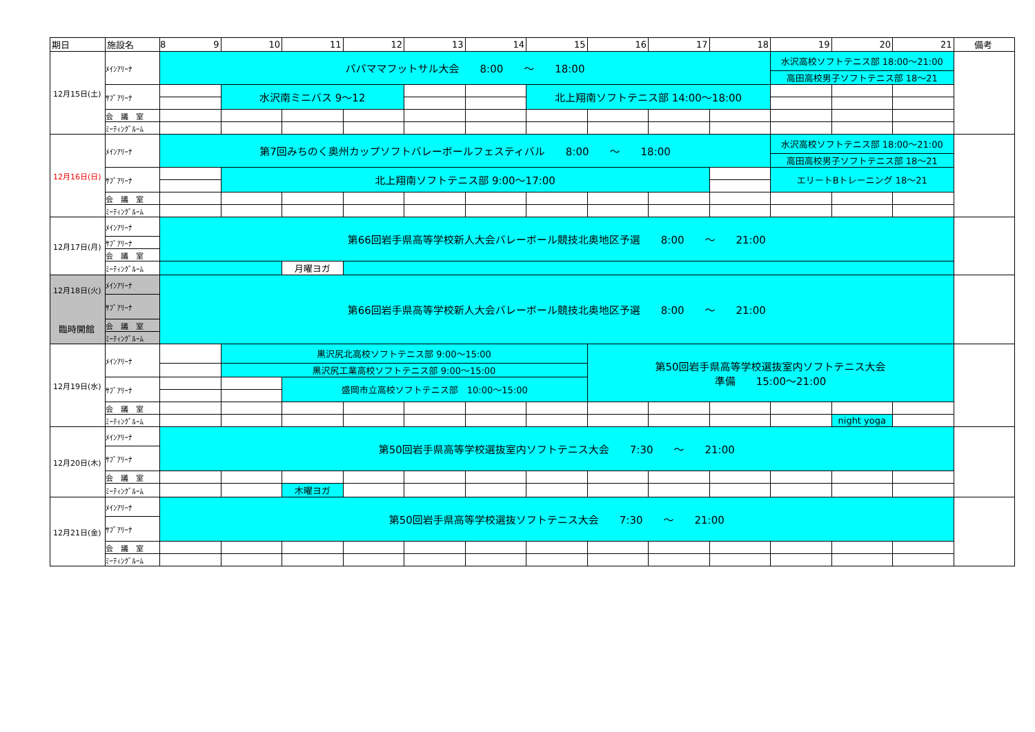| 期日 | 施設名 | 8 9 | 10 | 11 | 12 | 13 | 14 | 15 | 16 | 17 | 18 | 19 | 20 | 21 | 備考 | |
| --- | --- | --- | --- | --- | --- | --- | --- | --- | --- | --- | --- | --- | --- | --- | --- | --- |
| 12月15日(土) | ﾒｲﾝｱﾘｰﾅ | パパママフットサル大会 8:00 ～ 18:00 | | | | | | | | | | 水沢高校ソフトテニス部 18:00～21:00 | | | | |
| | | | | | | | | | | | | 高田高校男子ソフトテニス部 18～21 | | | | |
| | ｻﾌﾞｱﾘｰﾅ | | 水沢南ミニバス 9～12 | | | | | 北上翔南ソフトテニス部 14:00～18:00 | | | | | | | | |
| | 会 議 室 | | | | | | | | | | | | | | | |
| | ﾐｰﾃｨﾝｸﾞﾙｰﾑ | | | | | | | | | | | | | | | |
| 12月16日(日) | ﾒｲﾝｱﾘｰﾅ | 第7回みちのく奥州カップソフトバレーボールフェスティバル 8:00 ～ 18:00 | | | | | | | | | | 水沢高校ソフトテニス部 18:00～21:00 | | | | |
| | | | | | | | | | | | | 高田高校男子ソフトテニス部 18～21 | | | | |
| | ｻﾌﾞｱﾘｰﾅ | | 北上翔南ソフトテニス部 9:00～17:00 | | | | | | | | | エリートBトレーニング 18～21 | | | | |
| | 会 議 室 | | | | | | | | | | | | | | | |
| | ﾐｰﾃｨﾝｸﾞﾙｰﾑ | | | | | | | | | | | | | | | |
| 12月17日(月) | ﾒｲﾝｱﾘｰﾅ | 第66回岩手県高等学校新人大会バレーボール競技北奥地区予選 8:00 ～ 21:00 | | | | | | | | | | | | | | |
| | ｻﾌﾞｱﾘｰﾅ | | | | | | | | | | | | | | | |
| | 会 議 室 | | | | | | | | | | | | | | | |
| | ﾐｰﾃｨﾝｸﾞﾙｰﾑ | | | 月曜ヨガ | | | | | | | | | | | | |
| 12月18日(火) 臨時開館 | ﾒｲﾝｱﾘｰﾅ | 第66回岩手県高等学校新人大会バレーボール競技北奥地区予選 8:00 ～ 21:00 | | | | | | | | | | | | | | |
| | ｻﾌﾞｱﾘｰﾅ | | | | | | | | | | | | | | | |
| | 会 議 室 | | | | | | | | | | | | | | | |
| | ﾐｰﾃｨﾝｸﾞﾙｰﾑ | | | | | | | | | | | | | | | |
| 12月19日(水) | ﾒｲﾝｱﾘｰﾅ | | 黒沢尻北高校ソフトテニス部 9:00～15:00 | | | | | | 第50回岩手県高等学校選抜室内ソフトテニス大会 準備 15:00～21:00 | | | | | | | |
| | | | 黒沢尻工業高校ソフトテニス部 9:00～15:00 | | | | | | | | | | | | | |
| | ｻﾌﾞｱﾘｰﾅ | | | 盛岡市立高校ソフトテニス部 10:00～15:00 | | | | | | | | | | | | |
| | 会 議 室 | | | | | | | | | | | | | | | |
| | ﾐｰﾃｨﾝｸﾞﾙｰﾑ | | | | | | | | | | | | night yoga | | | |
| 12月20日(木) | ﾒｲﾝｱﾘｰﾅ | 第50回岩手県高等学校選抜室内ソフトテニス大会 7:30 ～ 21:00 | | | | | | | | | | | | | | |
| | ｻﾌﾞｱﾘｰﾅ | | | | | | | | | | | | | | | |
| | 会 議 室 | | | | | | | | | | | | | | | |
| | ﾐｰﾃｨﾝｸﾞﾙｰﾑ | | | 木曜ヨガ | | | | | | | | | | | | |
| 12月21日(金) | ﾒｲﾝｱﾘｰﾅ | 第50回岩手県高等学校選抜ソフトテニス大会 7:30 ～ 21:00 | | | | | | | | | | | | | | |
| | ｻﾌﾞｱﾘｰﾅ | | | | | | | | | | | | | | | |
| | 会 議 室 | | | | | | | | | | | | | | | |
| | ﾐｰﾃｨﾝｸﾞﾙｰﾑ | | | | | | | | | | | | | | | |